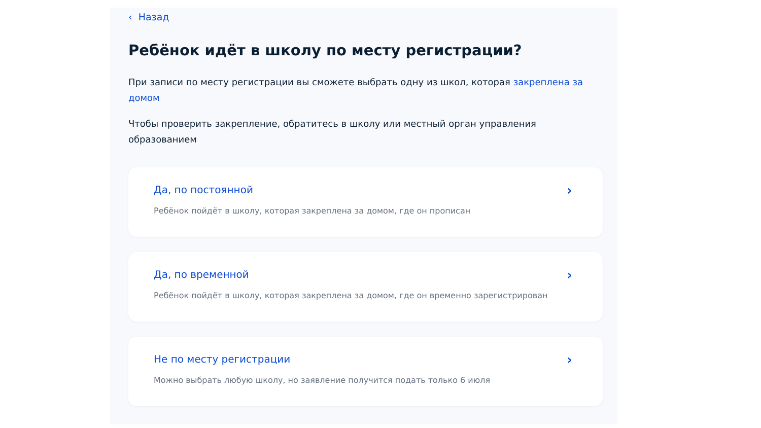‹ Назад
Ребёнок идёт в школу по месту регистрации?
При записи по месту регистрации вы сможете выбрать одну из школ, которая закреплена за домом
Чтобы проверить закрепление, обратитесь в школу или местный орган управления образованием
Да, по постоянной
Ребёнок пойдёт в школу, которая закреплена за домом, где он прописан
›
Да, по временной
Ребёнок пойдёт в школу, которая закреплена за домом, где он временно зарегистрирован
›
Не по месту регистрации
Можно выбрать любую школу, но заявление получится подать только 6 июля
›